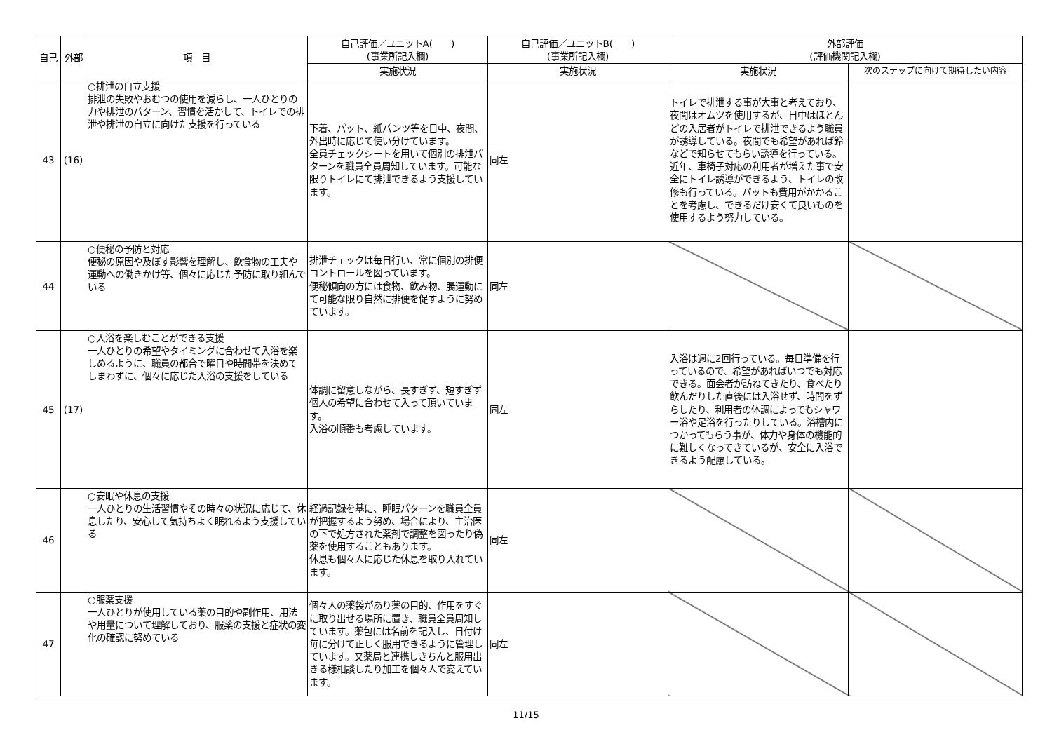| 自己 | 外部 | 項 目 | 自己評価／ユニットA( ) (事業所記入欄) | 自己評価／ユニットB( ) (事業所記入欄) | 外部評価 (評価機関記入欄) | |
| --- | --- | --- | --- | --- | --- | --- |
| | | | 実施状況 | 実施状況 | 実施状況 | 次のステップに向けて期待したい内容 |
| 43 | (16) | ○排泄の自立支援 排泄の失敗やおむつの使用を減らし、一人ひとりの力や排泄のパターン、習慣を活かして、トイレでの排泄や排泄の自立に向けた支援を行っている | 下着、パット、紙パンツ等を日中、夜間、外出時に応じて使い分けています。 全員チェックシートを用いて個別の排泄パターンを職員全員周知しています。可能な限りトイレにて排泄できるよう支援しています。 | 同左 | トイレで排泄する事が大事と考えており、夜間はオムツを使用するが、日中はほとんどの入居者がトイレで排泄できるよう職員が誘導している。夜間でも希望があれば鈴などで知らせてもらい誘導を行っている。近年、車椅子対応の利用者が増えた事で安全にトイレ誘導ができるよう、トイレの改修も行っている。パットも費用がかかることを考慮し、できるだけ安くて良いものを使用するよう努力している。 | |
| 44 | | ○便秘の予防と対応 便秘の原因や及ぼす影響を理解し、飲食物の工夫や運動への働きかけ等、個々に応じた予防に取り組んでいる | 排泄チェックは毎日行い、常に個別の排便コントロールを図っています。 便秘傾向の方には食物、飲み物、腸運動にて可能な限り自然に排便を促すように努めています。 | 同左 | | |
| 45 | (17) | ○入浴を楽しむことができる支援 一人ひとりの希望やタイミングに合わせて入浴を楽しめるように、職員の都合で曜日や時間帯を決めてしまわずに、個々に応じた入浴の支援をしている | 体調に留意しながら、長すぎず、短すぎず個人の希望に合わせて入って頂いています。 入浴の順番も考慮しています。 | 同左 | 入浴は週に2回行っている。毎日準備を行っているので、希望があればいつでも対応できる。面会者が訪ねてきたり、食べたり飲んだりした直後には入浴せず、時間をずらしたり、利用者の体調によってもシャワー浴や足浴を行ったりしている。浴槽内につかってもらう事が、体力や身体の機能的に難しくなってきているが、安全に入浴できるよう配慮している。 | |
| 46 | | ○安眠や休息の支援 一人ひとりの生活習慣やその時々の状況に応じて、休息したり、安心して気持ちよく眠れるよう支援している | 経過記録を基に、睡眠パターンを職員全員が把握するよう努め、場合により、主治医の下で処方された薬剤で調整を図ったり偽薬を使用することもあります。 休息も個々人に応じた休息を取り入れています。 | 同左 | | |
| 47 | | ○服薬支援 一人ひとりが使用している薬の目的や副作用、用法や用量について理解しており、服薬の支援と症状の変化の確認に努めている | 個々人の薬袋があり薬の目的、作用をすぐに取り出せる場所に置き、職員全員周知しています。薬包には名前を記入し、日付け毎に分けて正しく服用できるように管理しています。又薬局と連携しきちんと服用出きる様相談したり加工を個々人で変えています。 | 同左 | | |
11/15